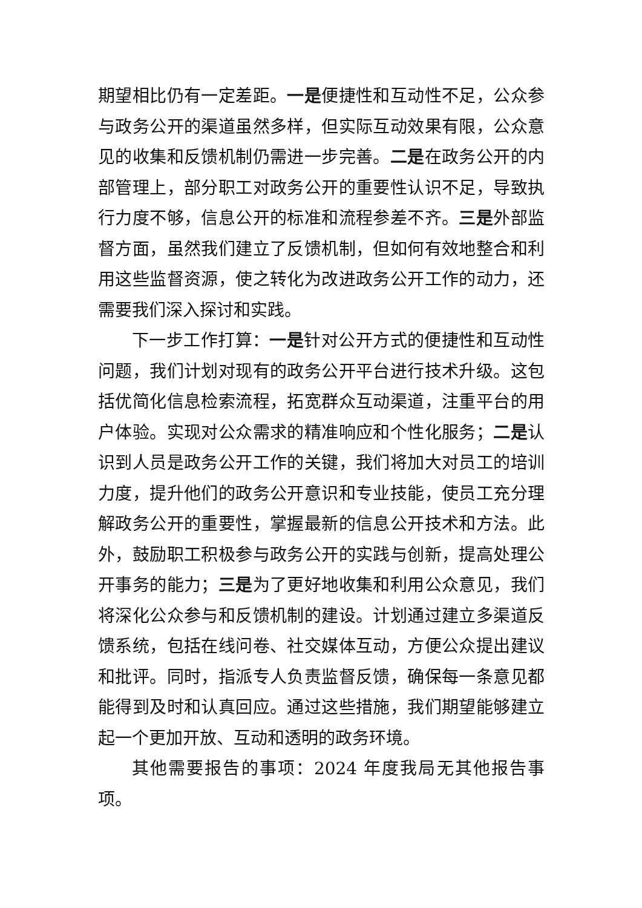期望相比仍有一定差距。一是便捷性和互动性不足，公众参与政务公开的渠道虽然多样，但实际互动效果有限，公众意见的收集和反馈机制仍需进一步完善。二是在政务公开的内部管理上，部分职工对政务公开的重要性认识不足，导致执行力度不够，信息公开的标准和流程参差不齐。三是外部监督方面，虽然我们建立了反馈机制，但如何有效地整合和利用这些监督资源，使之转化为改进政务公开工作的动力，还需要我们深入探讨和实践。
下一步工作打算：一是针对公开方式的便捷性和互动性问题，我们计划对现有的政务公开平台进行技术升级。这包括优简化信息检索流程，拓宽群众互动渠道，注重平台的用户体验。实现对公众需求的精准响应和个性化服务；二是认识到人员是政务公开工作的关键，我们将加大对员工的培训力度，提升他们的政务公开意识和专业技能，使员工充分理解政务公开的重要性，掌握最新的信息公开技术和方法。此外，鼓励职工积极参与政务公开的实践与创新，提高处理公开事务的能力；三是为了更好地收集和利用公众意见，我们将深化公众参与和反馈机制的建设。计划通过建立多渠道反馈系统，包括在线问卷、社交媒体互动，方便公众提出建议和批评。同时，指派专人负责监督反馈，确保每一条意见都能得到及时和认真回应。通过这些措施，我们期望能够建立起一个更加开放、互动和透明的政务环境。
其他需要报告的事项：2024 年度我局无其他报告事项。